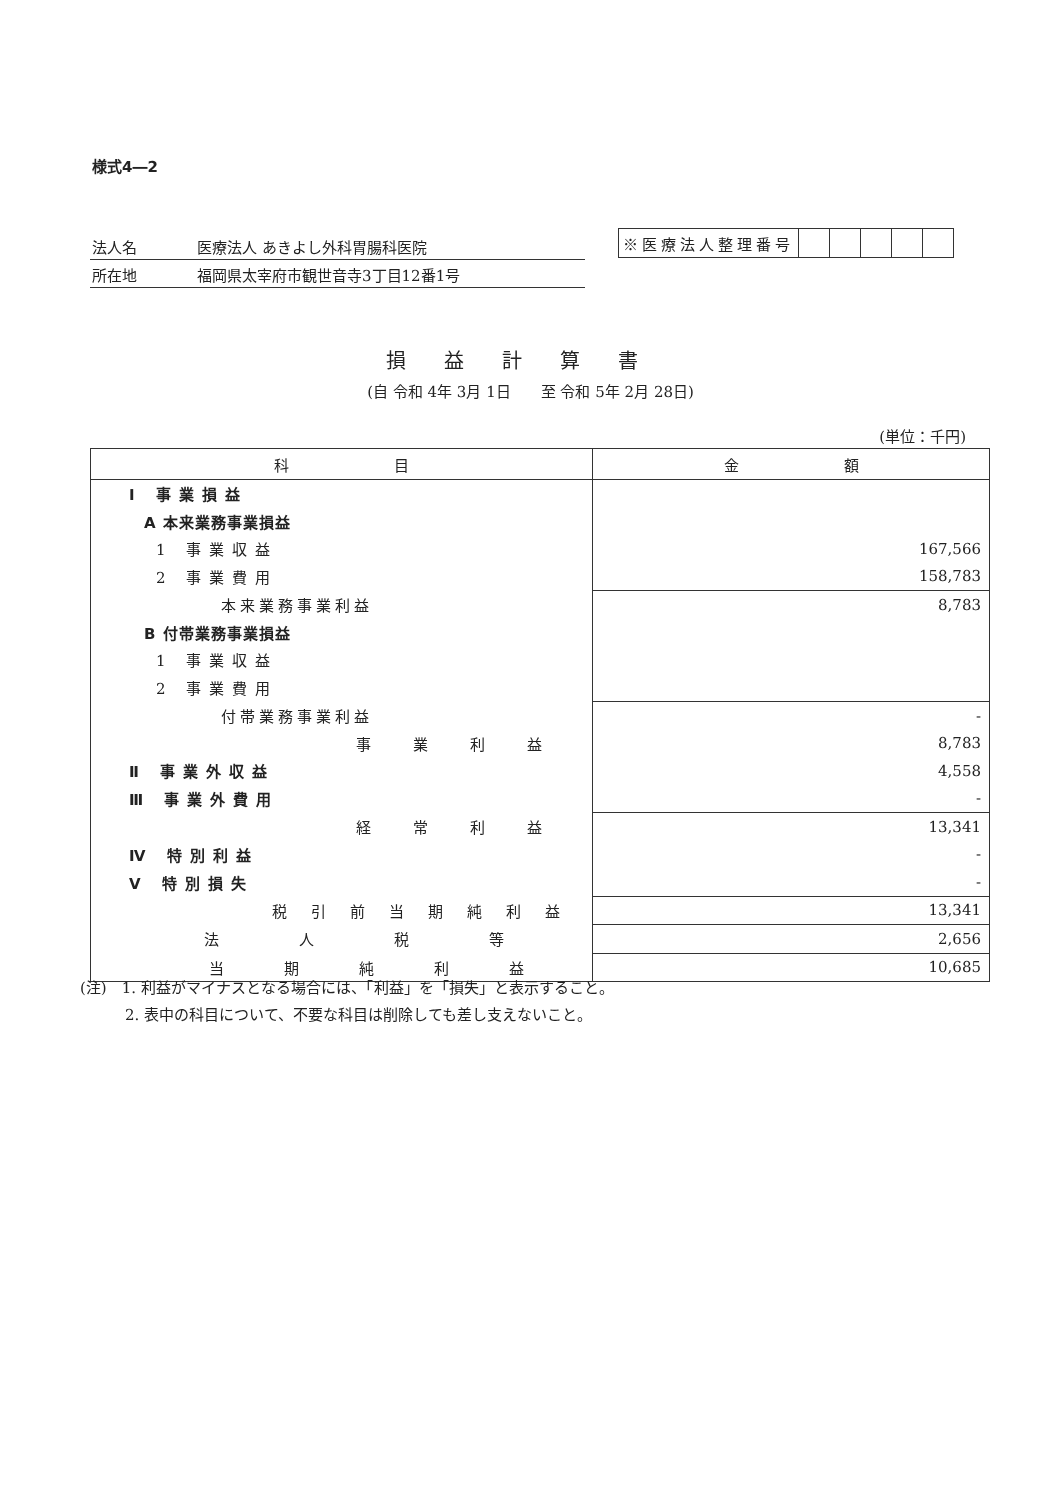様式4―2
法人名 医療法人 あきよし外科胃腸科医院
所在地 福岡県太宰府市観世音寺3丁目12番1号
| ※医療法人整理番号 | | | | | |
損益計算書
(自 令和 4年 3月 1日　　至 令和 5年 2月 28日)
(単位：千円)
| 科 目 | 金 額 |
| --- | --- |
| Ⅰ 事業損益 | |
| A 本来業務事業損益 | |
| 1 事業収益 | 167,566 |
| 2 事業費用 | 158,783 |
| 本来業務事業利益 | 8,783 |
| B 付帯業務事業損益 | |
| 1 事業収益 | |
| 2 事業費用 | |
| 付帯業務事業利益 | - |
| 事業利益 | 8,783 |
| Ⅱ 事業外収益 | 4,558 |
| Ⅲ 事業外費用 | - |
| 経常利益 | 13,341 |
| Ⅳ 特別利益 | - |
| Ⅴ 特別損失 | - |
| 税引前当期純利益 | 13,341 |
| 法人税等 | 2,656 |
| 当期純利益 | 10,685 |
(注)　1. 利益がマイナスとなる場合には、「利益」を「損失」と表示すること。
　　　2. 表中の科目について、不要な科目は削除しても差し支えないこと。